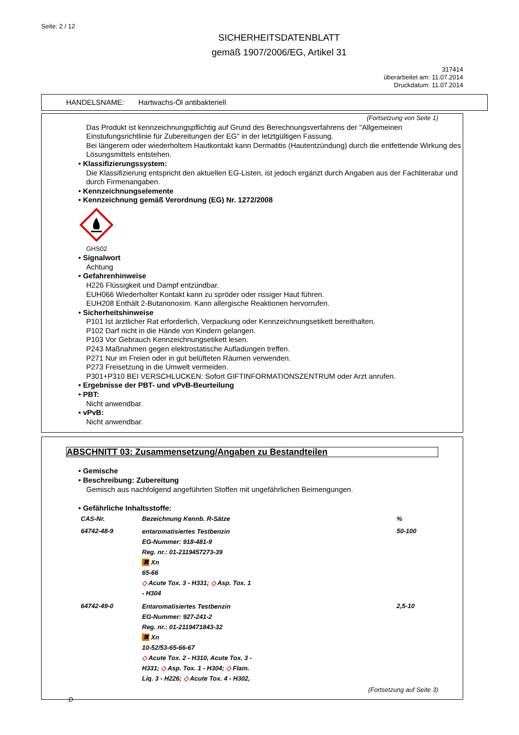Seite: 2 / 12
SICHERHEITSDATENBLATT
gemäß 1907/2006/EG, Artikel 31
317414
überarbeitet am: 11.07.2014
Druckdatum: 11.07.2014
HANDELSNAME: Hartwachs-Öl antibakteriell
(Fortsetzung von Seite 1)
Das Produkt ist kennzeichnungspflichtig auf Grund des Berechnungsverfahrens der "Allgemeinen Einstufungsrichtlinie für Zubereitungen der EG" in der letztgültigen Fassung.
Bei längerem oder wiederholtem Hautkontakt kann Dermatitis (Hautentzündung) durch die entfettende Wirkung des Lösungsmittels entstehen.
• Klassifizierungssystem:
Die Klassifizierung entspricht den aktuellen EG-Listen, ist jedoch ergänzt durch Angaben aus der Fachliteratur und durch Firmenangaben.
• Kennzeichnungselemente
• Kennzeichnung gemäß Verordnung (EG) Nr. 1272/2008
GHS02
• Signalwort
Achtung
• Gefahrenhinweise
H226 Flüssigkeit und Dampf entzündbar.
EUH066 Wiederholter Kontakt kann zu spröder oder rissiger Haut führen.
EUH208 Enthält 2-Butanonoxim. Kann allergische Reaktionen hervorrufen.
• Sicherheitshinweise
P101 Ist ärztlicher Rat erforderlich, Verpackung oder Kennzeichnungsetikett bereithalten.
P102 Darf nicht in die Hände von Kindern gelangen.
P103 Vor Gebrauch Kennzeichnungsetikett lesen.
P243 Maßnahmen gegen elektrostatische Aufladungen treffen.
P271 Nur im Freien oder in gut belüfteten Räumen verwenden.
P273 Freisetzung in die Umwelt vermeiden.
P301+P310 BEI VERSCHLUCKEN: Sofort GIFTINFORMATIONSZENTRUM oder Arzt anrufen.
• Ergebnisse der PBT- und vPvB-Beurteilung
• PBT:
Nicht anwendbar.
• vPvB:
Nicht anwendbar.
ABSCHNITT 03: Zusammensetzung/Angaben zu Bestandteilen
• Gemische
• Beschreibung: Zubereitung
Gemisch aus nachfolgend angeführten Stoffen mit ungefährlichen Beimengungen.
• Gefährliche Inhaltsstoffe:
| CAS-Nr. | Bezeichnung Kennb. R-Sätze | % |
| --- | --- | --- |
| 64742-48-9 | entaromatisiertes Testbenzin EG-Nummer: 918-481-9 Reg. nr.: 01-2119457273-39 ✖ Xn 65-66 ◇ Acute Tox. 3 - H331; ◇ Asp. Tox. 1 - H304 | 50-100 |
| 64742-49-0 | Entaromatisiertes Testbenzin EG-Nummer: 927-241-2 Reg. nr.: 01-2119471843-32 ✖ Xn 10-52/53-65-66-67 ◇ Acute Tox. 2 - H310, Acute Tox. 3 - H331; ◇ Asp. Tox. 1 - H304; ◇ Flam. Liq. 3 - H226; ◇ Acute Tox. 4 - H302, | 2,5-10 |
(Fortsetzung auf Seite 3)
D